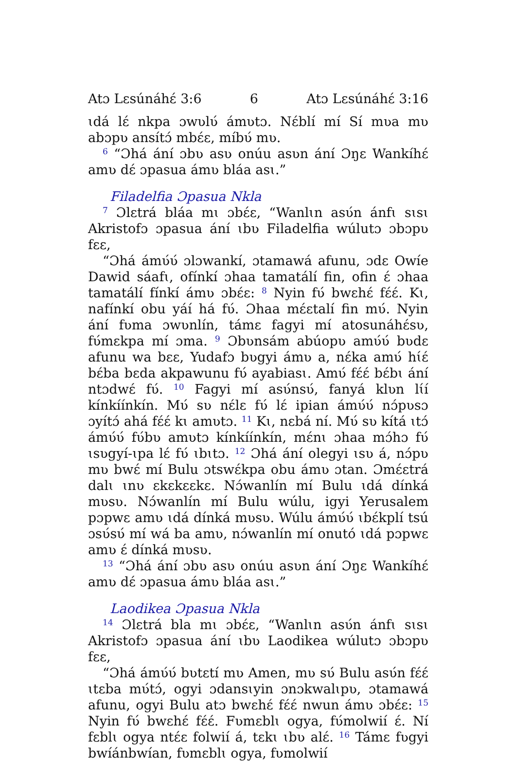Atɔ Lɛsúnáhɛ́ 3:6 6 Atɔ Lɛsúnáhɛ́ 3:16
ɩdá lɛ́ nkpa ɔwʋlʋ́ ámʋtɔ. Nɛ́blí mí Sí mʋa mʋ abɔpʋ ansítɔ́ mbɛ́ɛ, míbʋ́ mʋ.
<sup>6</sup> “Ɔhá ání ɔbʋ asʋ onúu asʋn ání Ɔŋɛ Wankíhɛ́ amʋ dɛ́ ɔpasua ámʋ bláa asɩ.”
Filadelfia Ɔpasua Nkla
<sup>7</sup> Ɔlɛtrá bláa mɩ ɔbɛ́ɛ, “Wanlɩn asʋ́n ánfɩ sɩsɩ Akristofɔ ɔpasua ání ɩbʋ Filadelfia wúlutɔ ɔbɔpʋ fɛɛ,
“Ɔhá ámʋ́ʋ́ ɔlɔwankí, ɔtamawá afunu, ɔdɛ Owíe Dawid sáafɩ, ofínkí ɔhaa tamatálí fin, ofin ɛ́ ɔhaa tamatálí fínkí ámʋ ɔbɛ́ɛ: <sup>8</sup> Nyin fʋ́ bwɛhɛ́ fɛ́ɛ́. Kɩ, nafínkí obu yáí há fʋ́. Ɔhaa mɛ́ɛtalí fin mʋ́. Nyin ání fʋma ɔwʋnlín, támɛ fagyi mí atosunáhɛ́sʋ, fʋ́mɛkpa mí ɔma. <sup>9</sup> Ɔbʋnsám abúopʋ amʋ́ʋ́ bʋdɛ afunu wa bɛɛ, Yudafɔ bʋgyi ámʋ a, nɛ́ka amʋ́ hɩ́ɛ́ bɛ́ba bɛda akpawunu fʋ́ ayabiasɩ. Amʋ́ fɛ́ɛ́ bɛ́bɩ ání ntɔdwɛ́ fʋ́. <sup>10</sup> Fagyi mí asʋ́nsʋ́, fanyá klʋn lɩ́í kínkíínkín. Mʋ́ sʋ nɛ́lɛ fʋ́ lɛ́ ipian ámʋ́ʋ́ nɔ́pʋsɔ ɔyítɔ́ ahá fɛ́ɛ́ kɩ amʋtɔ. <sup>11</sup> Kɩ, nɛbá ní. Mʋ́ sʋ kítá ɩtɔ́ ámʋ́ʋ́ fʋ́bʋ amʋtɔ kínkíínkín, mɛ́nɩ ɔhaa mɔ́hɔ fʋ́ ɩsʋgyí-ɩpa lɛ́ fʋ́ ɩbɩtɔ. <sup>12</sup> Ɔhá ání olegyi ɩsʋ á, nɔ́pʋ mʋ bwɛ́ mí Bulu ɔtswɛ́kpa obu ámʋ ɔtan. Ɔmɛ́ɛtrá dalɩ ɩnʋ ɛkɛkɛɛkɛ. Nɔ́wanlín mí Bulu ɩdá dínká mʋsʋ. Nɔ́wanlín mí Bulu wúlu, igyi Yerusalem pɔpwɛ amʋ ɩdá dínká mʋsʋ. Wúlu ámʋ́ʋ́ ɩbɛ́kplí tsú ɔsʋ́sʋ́ mí wá ba amʋ, nɔ́wanlín mí onutó ɩdá pɔpwɛ amʋ ɛ́ dínká mʋsʋ.
<sup>13</sup> “Ɔhá ání ɔbʋ asʋ onúu asʋn ání Ɔŋɛ Wankíhɛ́ amʋ dɛ́ ɔpasua ámʋ bláa asɩ.”
Laodikea Ɔpasua Nkla
<sup>14</sup> Ɔlɛtrá bla mɩ ɔbɛ́ɛ, “Wanlɩn asʋ́n ánfɩ sɩsɩ Akristofɔ ɔpasua ání ɩbʋ Laodikea wúlutɔ ɔbɔpʋ fɛɛ,
“Ɔhá ámʋ́ʋ́ bʋtɛtí mʋ Amen, mʋ sʋ́ Bulu asʋ́n fɛ́ɛ́ ɩtɛba mʋ́tɔ́, ogyi ɔdansɩyin ɔnɔkwalɩpʋ, ɔtamawá afunu, ogyi Bulu atɔ bwɛhɛ́ fɛ́ɛ́ nwun ámʋ ɔbɛ́ɛ: <sup>15</sup> Nyin fʋ́ bwɛhɛ́ fɛ́ɛ́. Fʋmɛblɩ ogya, fʋ́molwií ɛ́. Ní fɛblɩ ogya ntɛ́ɛ folwií á, tɛkɩ ɩbʋ alɛ́. <sup>16</sup> Támɛ fʋgyi bwíánbwían, fʋmɛblɩ ogya, fʋmolwií